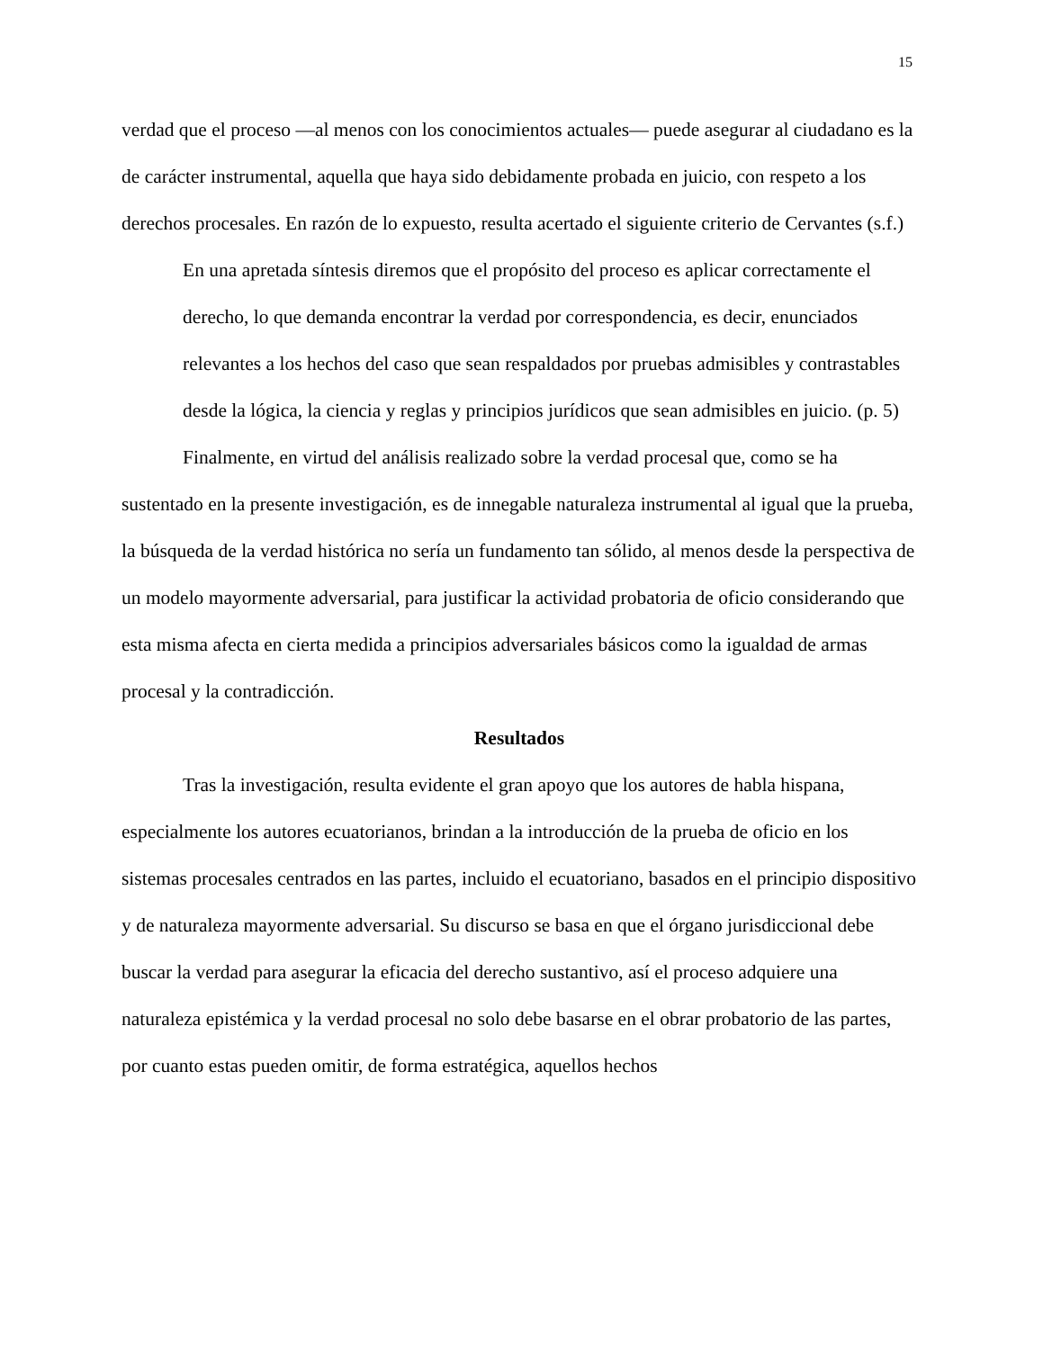15
verdad que el proceso —al menos con los conocimientos actuales— puede asegurar al ciudadano es la de carácter instrumental, aquella que haya sido debidamente probada en juicio, con respeto a los derechos procesales. En razón de lo expuesto, resulta acertado el siguiente criterio de Cervantes (s.f.)
En una apretada síntesis diremos que el propósito del proceso es aplicar correctamente el derecho, lo que demanda encontrar la verdad por correspondencia, es decir, enunciados relevantes a los hechos del caso que sean respaldados por pruebas admisibles y contrastables desde la lógica, la ciencia y reglas y principios jurídicos que sean admisibles en juicio. (p. 5)
Finalmente, en virtud del análisis realizado sobre la verdad procesal que, como se ha sustentado en la presente investigación, es de innegable naturaleza instrumental al igual que la prueba, la búsqueda de la verdad histórica no sería un fundamento tan sólido, al menos desde la perspectiva de un modelo mayormente adversarial, para justificar la actividad probatoria de oficio considerando que esta misma afecta en cierta medida a principios adversariales básicos como la igualdad de armas procesal y la contradicción.
Resultados
Tras la investigación, resulta evidente el gran apoyo que los autores de habla hispana, especialmente los autores ecuatorianos, brindan a la introducción de la prueba de oficio en los sistemas procesales centrados en las partes, incluido el ecuatoriano, basados en el principio dispositivo y de naturaleza mayormente adversarial. Su discurso se basa en que el órgano jurisdiccional debe buscar la verdad para asegurar la eficacia del derecho sustantivo, así el proceso adquiere una naturaleza epistémica y la verdad procesal no solo debe basarse en el obrar probatorio de las partes, por cuanto estas pueden omitir, de forma estratégica, aquellos hechos